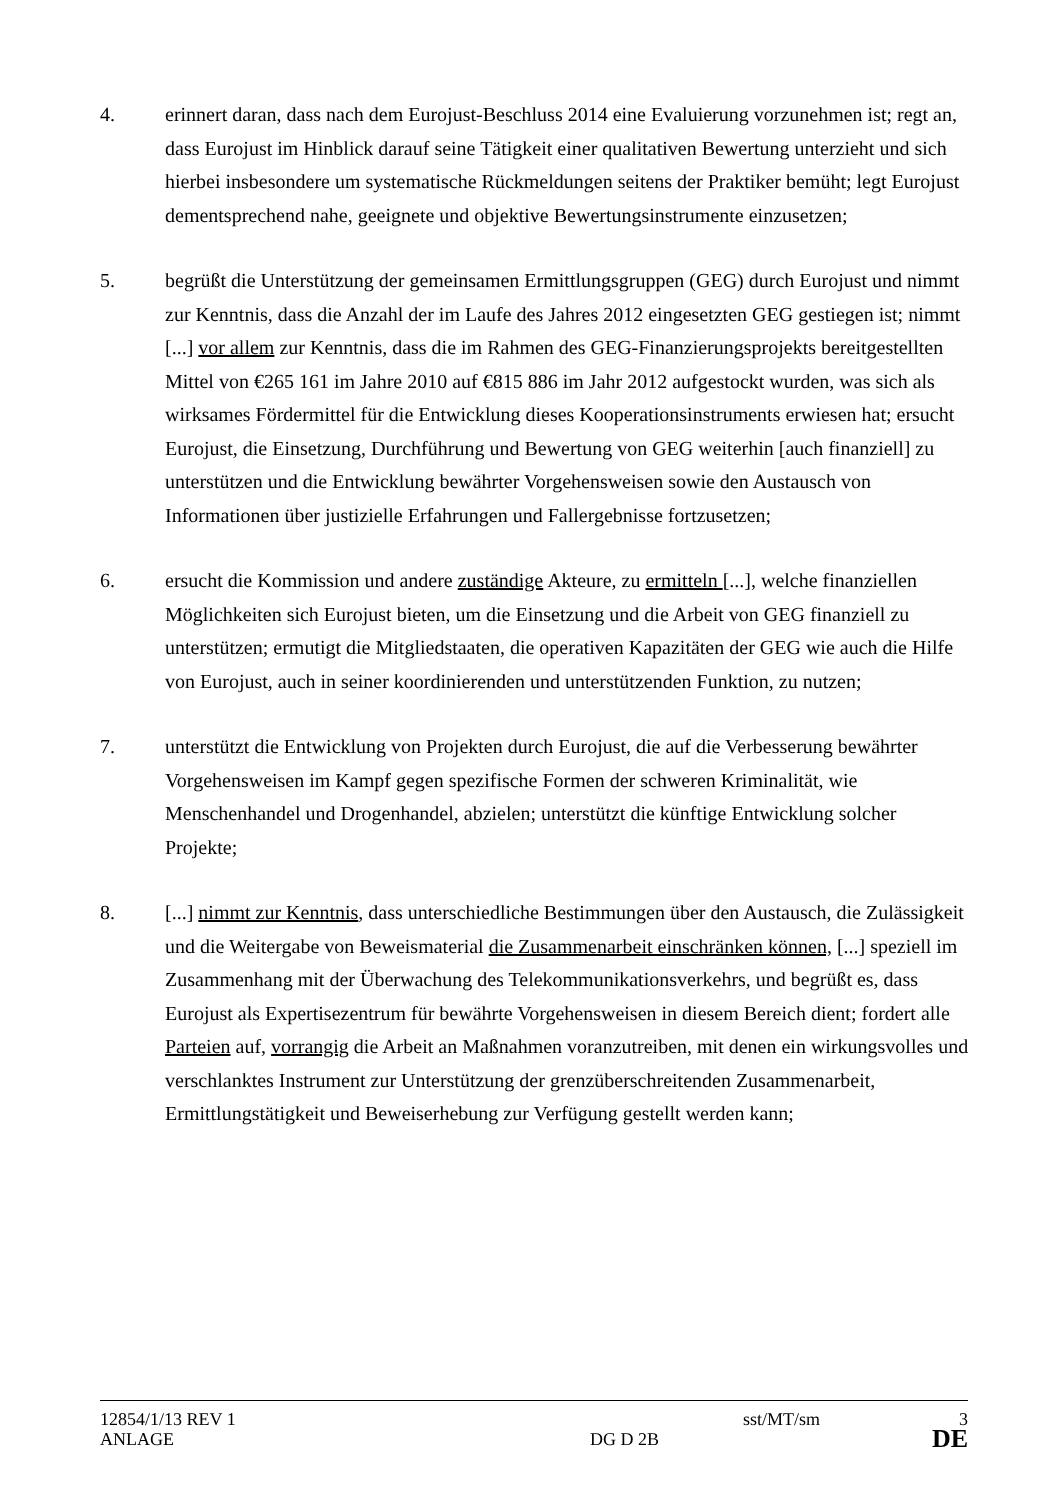4. erinnert daran, dass nach dem Eurojust-Beschluss 2014 eine Evaluierung vorzunehmen ist; regt an, dass Eurojust im Hinblick darauf seine Tätigkeit einer qualitativen Bewertung unterzieht und sich hierbei insbesondere um systematische Rückmeldungen seitens der Praktiker bemüht; legt Eurojust dementsprechend nahe, geeignete und objektive Bewertungsinstrumente einzusetzen;
5. begrüßt die Unterstützung der gemeinsamen Ermittlungsgruppen (GEG) durch Eurojust und nimmt zur Kenntnis, dass die Anzahl der im Laufe des Jahres 2012 eingesetzten GEG gestiegen ist; nimmt [...] vor allem zur Kenntnis, dass die im Rahmen des GEG-Finanzierungsprojekts bereitgestellten Mittel von €265 161 im Jahre 2010 auf €815 886 im Jahr 2012 aufgestockt wurden, was sich als wirksames Fördermittel für die Entwicklung dieses Kooperationsinstruments erwiesen hat; ersucht Eurojust, die Einsetzung, Durchführung und Bewertung von GEG weiterhin [auch finanziell] zu unterstützen und die Entwicklung bewährter Vorgehensweisen sowie den Austausch von Informationen über justizielle Erfahrungen und Fallergebnisse fortzusetzen;
6. ersucht die Kommission und andere zuständige Akteure, zu ermitteln [...], welche finanziellen Möglichkeiten sich Eurojust bieten, um die Einsetzung und die Arbeit von GEG finanziell zu unterstützen; ermutigt die Mitgliedstaaten, die operativen Kapazitäten der GEG wie auch die Hilfe von Eurojust, auch in seiner koordinierenden und unterstützenden Funktion, zu nutzen;
7. unterstützt die Entwicklung von Projekten durch Eurojust, die auf die Verbesserung bewährter Vorgehensweisen im Kampf gegen spezifische Formen der schweren Kriminalität, wie Menschenhandel und Drogenhandel, abzielen; unterstützt die künftige Entwicklung solcher Projekte;
8. [...] nimmt zur Kenntnis, dass unterschiedliche Bestimmungen über den Austausch, die Zulässigkeit und die Weitergabe von Beweismaterial die Zusammenarbeit einschränken können, [...] speziell im Zusammenhang mit der Überwachung des Telekommunikationsverkehrs, und begrüßt es, dass Eurojust als Expertisezentrum für bewährte Vorgehensweisen in diesem Bereich dient; fordert alle Parteien auf, vorrangig die Arbeit an Maßnahmen voranzutreiben, mit denen ein wirkungsvolles und verschlanktes Instrument zur Unterstützung der grenzüberschreitenden Zusammenarbeit, Ermittlungstätigkeit und Beweiserhebung zur Verfügung gestellt werden kann;
12854/1/13 REV 1 sst/MT/sm 3
ANLAGE DG D 2B
DE